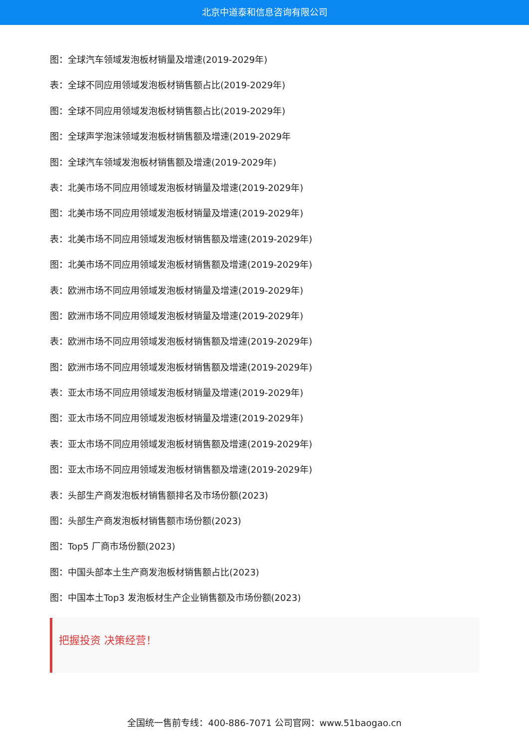北京中道泰和信息咨询有限公司
图：全球汽车领域发泡板材销量及增速(2019-2029年)
表：全球不同应用领域发泡板材销售额占比(2019-2029年)
图：全球不同应用领域发泡板材销售额占比(2019-2029年)
图：全球声学泡沫领域发泡板材销售额及增速(2019-2029年
图：全球汽车领域发泡板材销售额及增速(2019-2029年)
表：北美市场不同应用领域发泡板材销量及增速(2019-2029年)
图：北美市场不同应用领域发泡板材销量及增速(2019-2029年)
表：北美市场不同应用领域发泡板材销售额及增速(2019-2029年)
图：北美市场不同应用领域发泡板材销售额及增速(2019-2029年)
表：欧洲市场不同应用领域发泡板材销量及增速(2019-2029年)
图：欧洲市场不同应用领域发泡板材销量及增速(2019-2029年)
表：欧洲市场不同应用领域发泡板材销售额及增速(2019-2029年)
图：欧洲市场不同应用领域发泡板材销售额及增速(2019-2029年)
表：亚太市场不同应用领域发泡板材销量及增速(2019-2029年)
图：亚太市场不同应用领域发泡板材销量及增速(2019-2029年)
表：亚太市场不同应用领域发泡板材销售额及增速(2019-2029年)
图：亚太市场不同应用领域发泡板材销售额及增速(2019-2029年)
表：头部生产商发泡板材销售额排名及市场份额(2023)
图：头部生产商发泡板材销售额市场份额(2023)
图：Top5 厂商市场份额(2023)
图：中国头部本土生产商发泡板材销售额占比(2023)
图：中国本土Top3 发泡板材生产企业销售额及市场份额(2023)
把握投资 决策经营！
全国统一售前专线：400-886-7071 公司官网：www.51baogao.cn